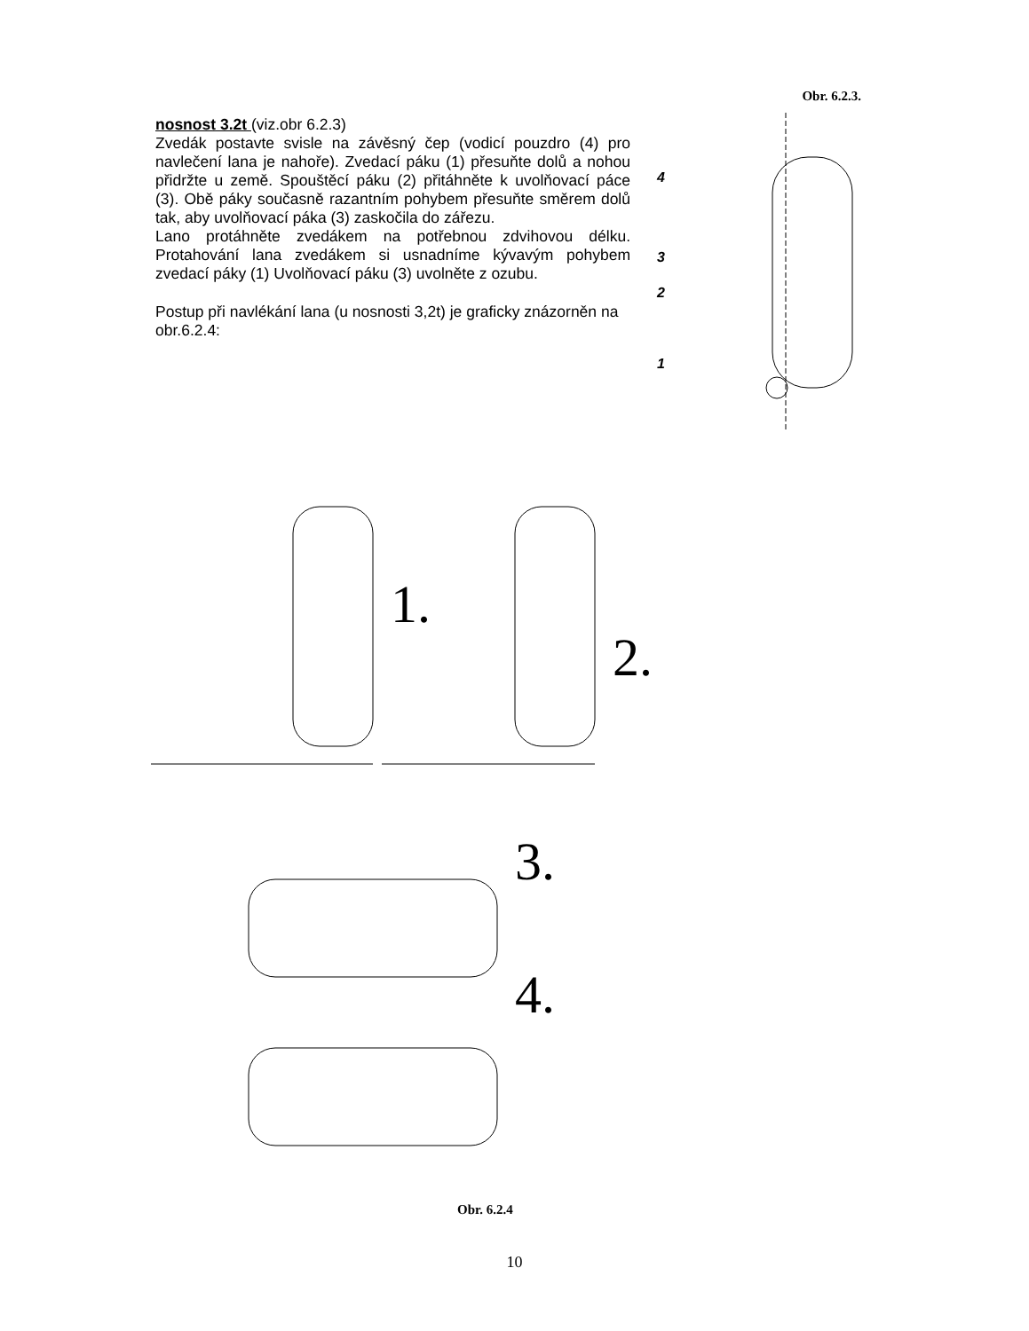nosnost 3.2t (viz.obr 6.2.3)
Zvedák postavte svisle na závěsný čep (vodicí pouzdro (4) pro navlečení lana je nahoře). Zvedací páku (1) přesuňte dolů a nohou přidržte u země. Spouštěcí páku (2) přitáhněte k uvolňovací páce (3). Obě páky současně razantním pohybem přesuňte směrem dolů tak, aby uvolňovací páka (3) zaskočila do zářezu.
Lano protáhněte zvedákem na potřebnou zdvihovou délku. Protahování lana zvedákem si usnadníme kývavým pohybem zvedací páky (1) Uvolňovací páku (3) uvolněte z ozubu.
Postup při navlékání lana (u nosnosti 3,2t) je graficky znázorněn na obr.6.2.4:
Obr. 6.2.3.
4
3
2
1
1.
2.
3.
4.
Obr. 6.2.4
10